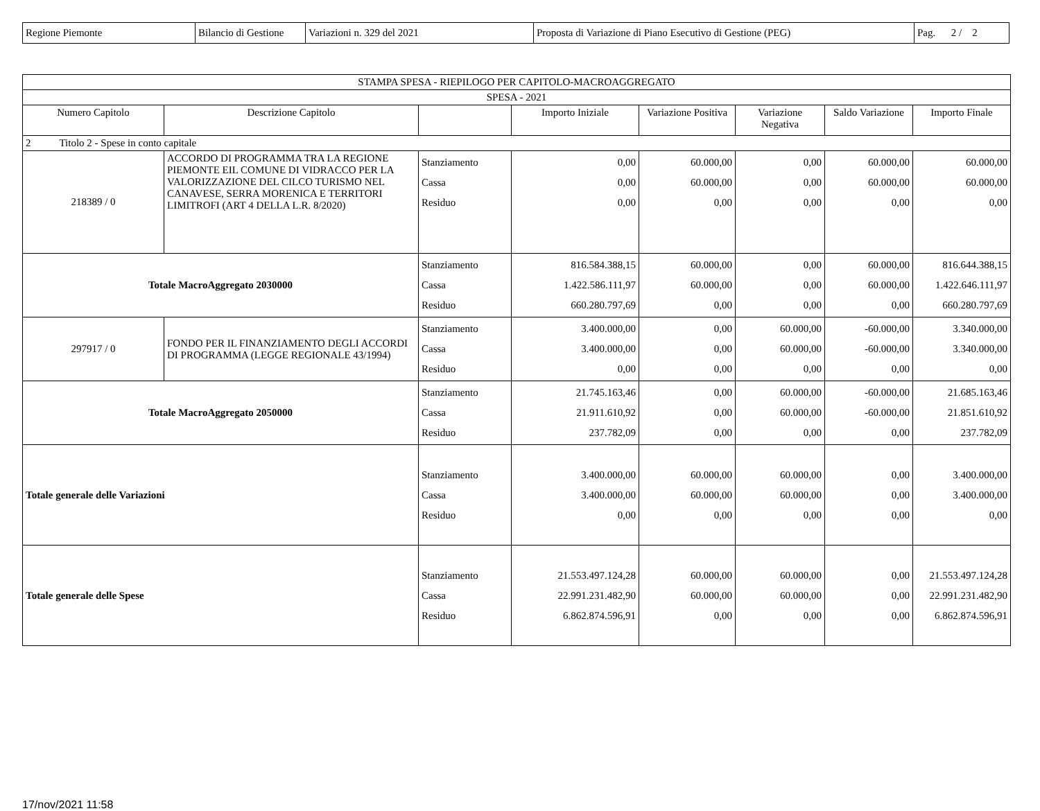| Regione Piemonte | Bilancio di Gestione | Variazioni n. 329 del 2021 | Proposta di Variazione di Piano Esecutivo di Gestione (PEG) | Pag. 2 / 2 |
| STAMPA SPESA - RIEPILOGO PER CAPITOLO-MACROAGGREGATO | | | | | | | |
| --- | --- | --- | --- | --- | --- | --- | --- |
| SPESA - 2021 | | | | | | | |
| Numero Capitolo | Descrizione Capitolo | | Importo Iniziale | Variazione Positiva | Variazione Negativa | Saldo Variazione | Importo Finale |
| 2 Titolo 2 - Spese in conto capitale | | | | | | | |
| 218389 / 0 | ACCORDO DI PROGRAMMA TRA LA REGIONE PIEMONTE EIL COMUNE DI VIDRACCO PER LA VALORIZZAZIONE DEL CILCO TURISMO NEL CANAVESE, SERRA MORENICA E TERRITORI LIMITROFI (ART 4 DELLA L.R. 8/2020) | Stanziamento Cassa Residuo | 0,00 0,00 0,00 | 60.000,00 60.000,00 0,00 | 0,00 0,00 0,00 | 60.000,00 60.000,00 0,00 | 60.000,00 60.000,00 0,00 |
| Totale MacroAggregato 2030000 | | Stanziamento Cassa Residuo | 816.584.388,15 1.422.586.111,97 660.280.797,69 | 60.000,00 60.000,00 0,00 | 0,00 0,00 0,00 | 60.000,00 60.000,00 0,00 | 816.644.388,15 1.422.646.111,97 660.280.797,69 |
| 297917 / 0 | FONDO PER IL FINANZIAMENTO DEGLI ACCORDI DI PROGRAMMA (LEGGE REGIONALE 43/1994) | Stanziamento Cassa Residuo | 3.400.000,00 3.400.000,00 0,00 | 0,00 0,00 0,00 | 60.000,00 60.000,00 0,00 | -60.000,00 -60.000,00 0,00 | 3.340.000,00 3.340.000,00 0,00 |
| Totale MacroAggregato 2050000 | | Stanziamento Cassa Residuo | 21.745.163,46 21.911.610,92 237.782,09 | 0,00 0,00 0,00 | 60.000,00 60.000,00 0,00 | -60.000,00 -60.000,00 0,00 | 21.685.163,46 21.851.610,92 237.782,09 |
| Totale generale delle Variazioni | | Stanziamento Cassa Residuo | 3.400.000,00 3.400.000,00 0,00 | 60.000,00 60.000,00 0,00 | 60.000,00 60.000,00 0,00 | 0,00 0,00 0,00 | 3.400.000,00 3.400.000,00 0,00 |
| Totale generale delle Spese | | Stanziamento Cassa Residuo | 21.553.497.124,28 22.991.231.482,90 6.862.874.596,91 | 60.000,00 60.000,00 0,00 | 60.000,00 60.000,00 0,00 | 0,00 0,00 0,00 | 21.553.497.124,28 22.991.231.482,90 6.862.874.596,91 |
17/nov/2021 11:58